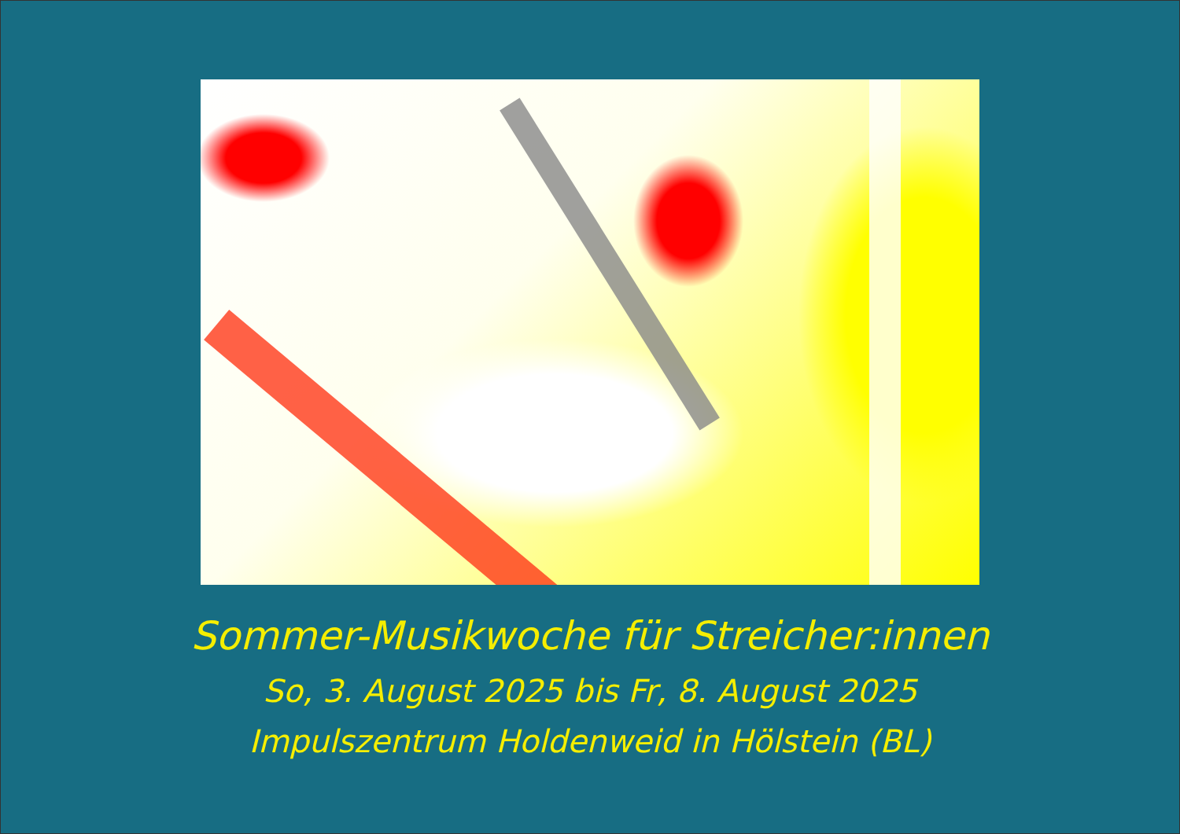Sommer-Musikwoche für Streicher:innen
So, 3. August 2025 bis Fr, 8. August 2025
Impulszentrum Holdenweid in Hölstein (BL)